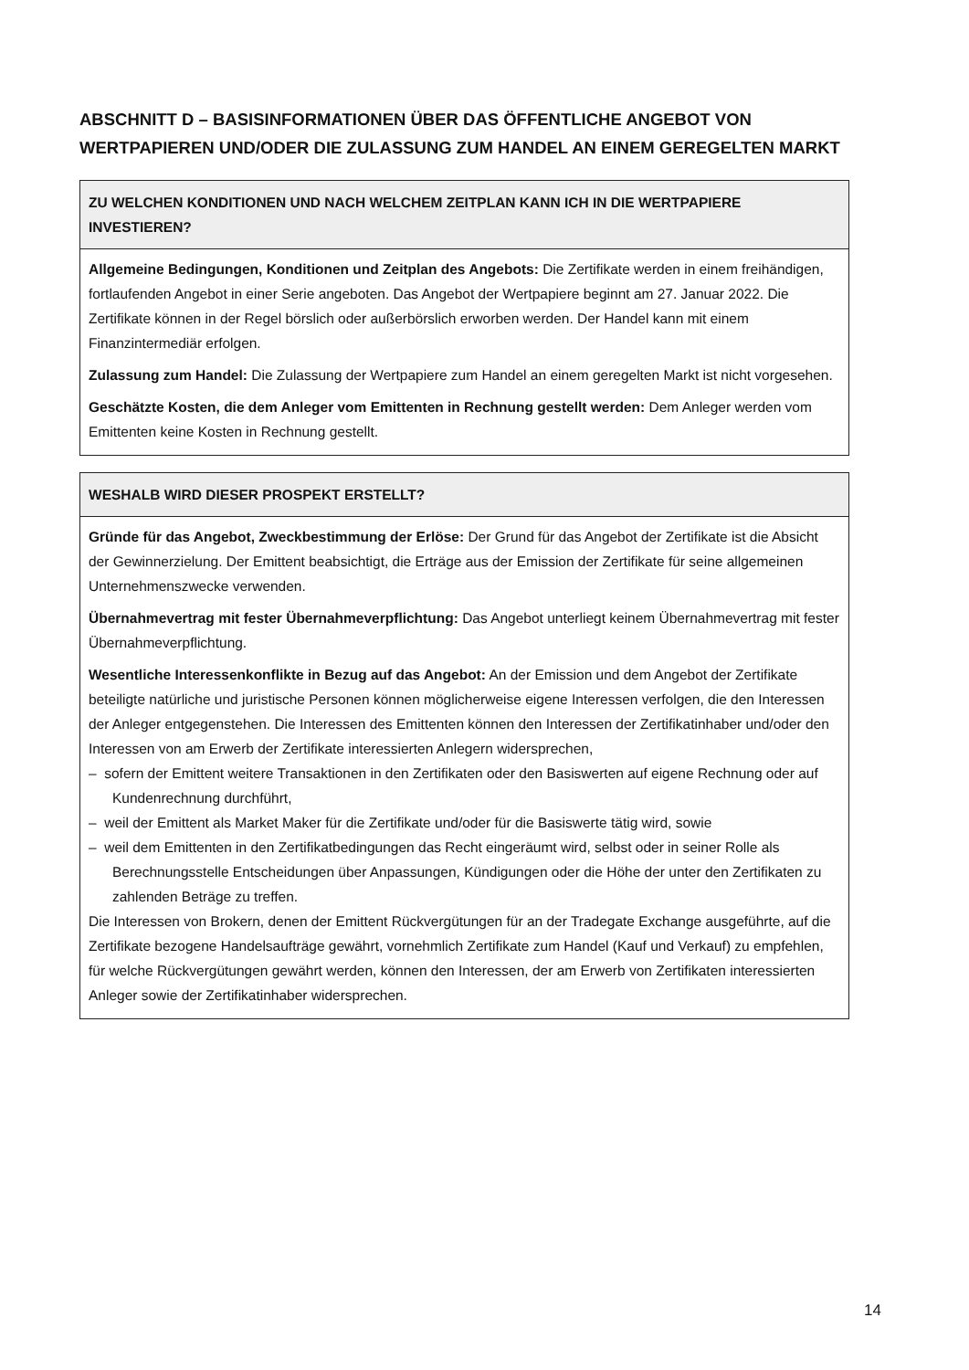ABSCHNITT D – BASISINFORMATIONEN ÜBER DAS ÖFFENTLICHE ANGEBOT VON WERTPAPIEREN UND/ODER DIE ZULASSUNG ZUM HANDEL AN EINEM GEREGELTEN MARKT
ZU WELCHEN KONDITIONEN UND NACH WELCHEM ZEITPLAN KANN ICH IN DIE WERTPAPIERE INVESTIEREN?
Allgemeine Bedingungen, Konditionen und Zeitplan des Angebots: Die Zertifikate werden in einem freihändigen, fortlaufenden Angebot in einer Serie angeboten. Das Angebot der Wertpapiere beginnt am 27. Januar 2022. Die Zertifikate können in der Regel börslich oder außerbörslich erworben werden. Der Handel kann mit einem Finanzintermediär erfolgen.
Zulassung zum Handel: Die Zulassung der Wertpapiere zum Handel an einem geregelten Markt ist nicht vorgesehen.
Geschätzte Kosten, die dem Anleger vom Emittenten in Rechnung gestellt werden: Dem Anleger werden vom Emittenten keine Kosten in Rechnung gestellt.
WESHALB WIRD DIESER PROSPEKT ERSTELLT?
Gründe für das Angebot, Zweckbestimmung der Erlöse: Der Grund für das Angebot der Zertifikate ist die Absicht der Gewinnerzielung. Der Emittent beabsichtigt, die Erträge aus der Emission der Zertifikate für seine allgemeinen Unternehmenszwecke verwenden.
Übernahmevertrag mit fester Übernahmeverpflichtung: Das Angebot unterliegt keinem Übernahmevertrag mit fester Übernahmeverpflichtung.
Wesentliche Interessenkonflikte in Bezug auf das Angebot: An der Emission und dem Angebot der Zertifikate beteiligte natürliche und juristische Personen können möglicherweise eigene Interessen verfolgen, die den Interessen der Anleger entgegenstehen. Die Interessen des Emittenten können den Interessen der Zertifikatinhaber und/oder den Interessen von am Erwerb der Zertifikate interessierten Anlegern widersprechen,
– sofern der Emittent weitere Transaktionen in den Zertifikaten oder den Basiswerten auf eigene Rechnung oder auf Kundenrechnung durchführt,
– weil der Emittent als Market Maker für die Zertifikate und/oder für die Basiswerte tätig wird, sowie
– weil dem Emittenten in den Zertifikatbedingungen das Recht eingeräumt wird, selbst oder in seiner Rolle als Berechnungsstelle Entscheidungen über Anpassungen, Kündigungen oder die Höhe der unter den Zertifikaten zu zahlenden Beträge zu treffen.
Die Interessen von Brokern, denen der Emittent Rückvergütungen für an der Tradegate Exchange ausgeführte, auf die Zertifikate bezogene Handelsaufträge gewährt, vornehmlich Zertifikate zum Handel (Kauf und Verkauf) zu empfehlen, für welche Rückvergütungen gewährt werden, können den Interessen, der am Erwerb von Zertifikaten interessierten Anleger sowie der Zertifikatinhaber widersprechen.
14